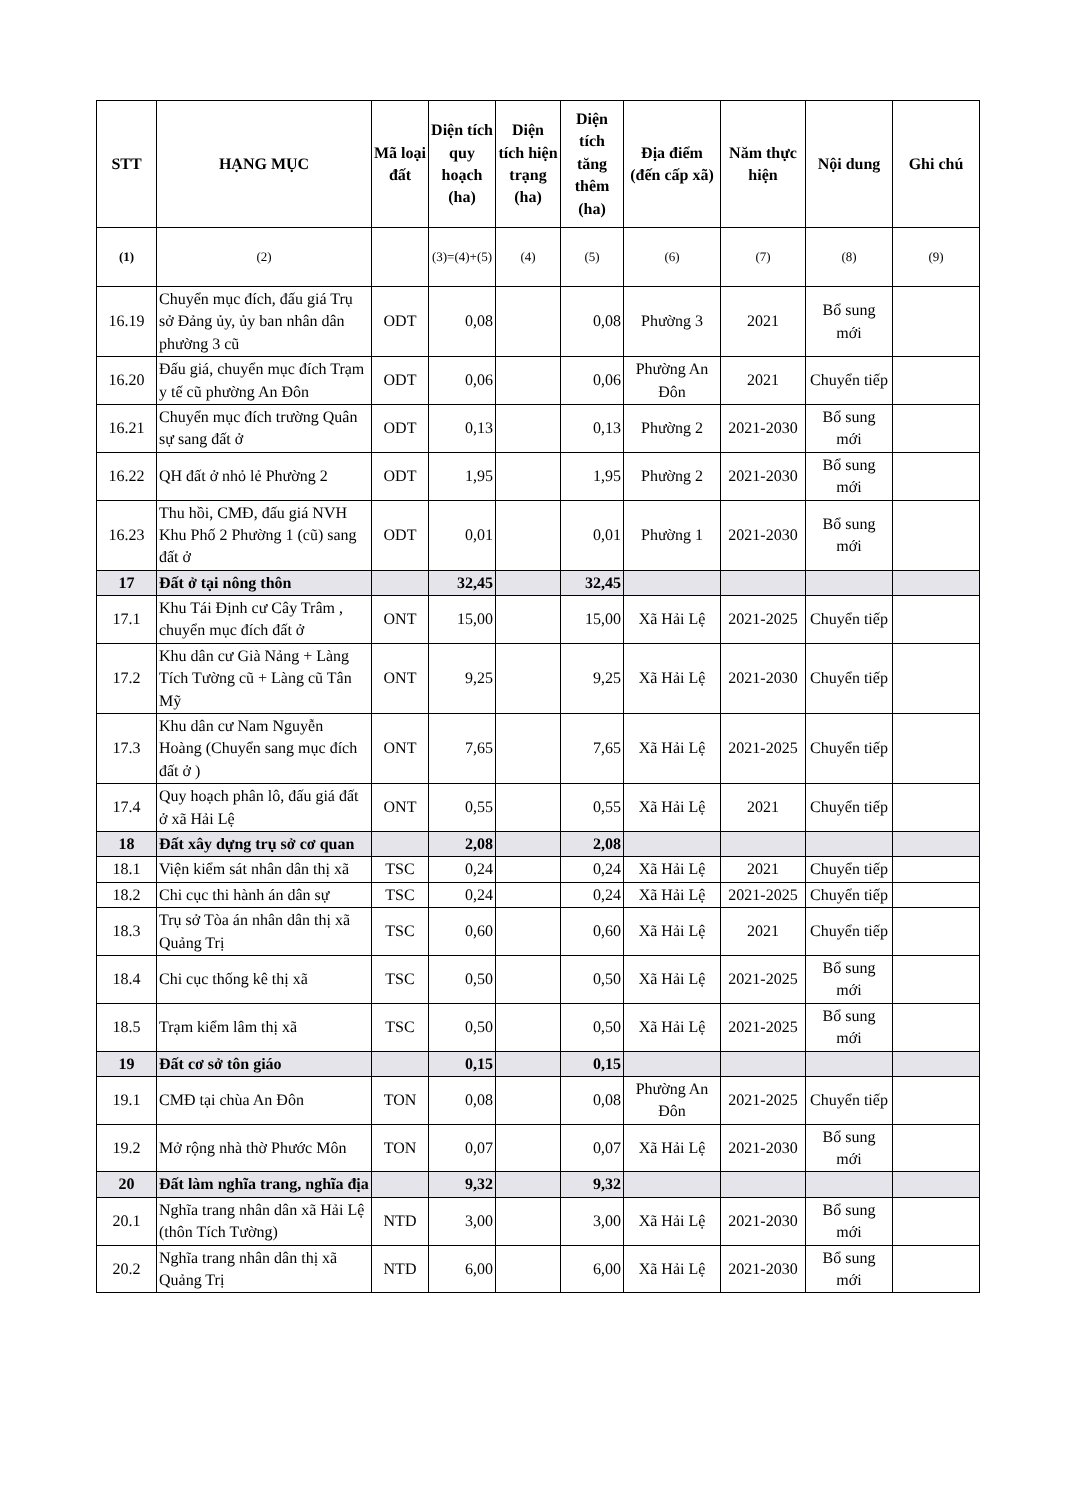| STT | HẠNG MỤC | Mã loại đất | Diện tích quy hoạch (ha) | Diện tích hiện trạng (ha) | Diện tích tăng thêm (ha) | Địa điểm (đến cấp xã) | Năm thực hiện | Nội dung | Ghi chú |
| --- | --- | --- | --- | --- | --- | --- | --- | --- | --- |
| (1) | (2) | | (3)=(4)+(5) | (4) | (5) | (6) | (7) | (8) | (9) |
| 16.19 | Chuyển mục đích, đấu giá Trụ sở Đảng ủy, ủy ban nhân dân phường 3 cũ | ODT | 0,08 | | 0,08 | Phường 3 | 2021 | Bổ sung mới | |
| 16.20 | Đấu giá, chuyển mục đích Trạm y tế cũ phường An Đôn | ODT | 0,06 | | 0,06 | Phường An Đôn | 2021 | Chuyển tiếp | |
| 16.21 | Chuyển mục đích trường Quân sự sang đất ở | ODT | 0,13 | | 0,13 | Phường 2 | 2021-2030 | Bổ sung mới | |
| 16.22 | QH đất ở nhỏ lẻ Phường 2 | ODT | 1,95 | | 1,95 | Phường 2 | 2021-2030 | Bổ sung mới | |
| 16.23 | Thu hồi, CMĐ, đấu giá NVH Khu Phố 2 Phường 1 (cũ) sang đất ở | ODT | 0,01 | | 0,01 | Phường 1 | 2021-2030 | Bổ sung mới | |
| 17 | Đất ở tại nông thôn | | 32,45 | | 32,45 | | | | |
| 17.1 | Khu Tái Định cư Cây Trâm , chuyển mục đích đất ở | ONT | 15,00 | | 15,00 | Xã Hải Lệ | 2021-2025 | Chuyển tiếp | |
| 17.2 | Khu dân cư Già Nảng + Làng Tích Tường cũ + Làng cũ Tân Mỹ | ONT | 9,25 | | 9,25 | Xã Hải Lệ | 2021-2030 | Chuyển tiếp | |
| 17.3 | Khu dân cư Nam Nguyễn Hoàng (Chuyển sang mục đích đất ở ) | ONT | 7,65 | | 7,65 | Xã Hải Lệ | 2021-2025 | Chuyển tiếp | |
| 17.4 | Quy hoạch phân lô, đấu giá đất ở xã Hải Lệ | ONT | 0,55 | | 0,55 | Xã Hải Lệ | 2021 | Chuyển tiếp | |
| 18 | Đất xây dựng trụ sở cơ quan | | 2,08 | | 2,08 | | | | |
| 18.1 | Viện kiểm sát nhân dân thị xã | TSC | 0,24 | | 0,24 | Xã Hải Lệ | 2021 | Chuyển tiếp | |
| 18.2 | Chi cục thi hành án dân sự | TSC | 0,24 | | 0,24 | Xã Hải Lệ | 2021-2025 | Chuyển tiếp | |
| 18.3 | Trụ sở Tòa án nhân dân thị xã Quảng Trị | TSC | 0,60 | | 0,60 | Xã Hải Lệ | 2021 | Chuyển tiếp | |
| 18.4 | Chi cục thống kê thị xã | TSC | 0,50 | | 0,50 | Xã Hải Lệ | 2021-2025 | Bổ sung mới | |
| 18.5 | Trạm kiểm lâm thị xã | TSC | 0,50 | | 0,50 | Xã Hải Lệ | 2021-2025 | Bổ sung mới | |
| 19 | Đất cơ sở tôn giáo | | 0,15 | | 0,15 | | | | |
| 19.1 | CMĐ tại chùa An Đôn | TON | 0,08 | | 0,08 | Phường An Đôn | 2021-2025 | Chuyển tiếp | |
| 19.2 | Mở rộng nhà thờ Phước Môn | TON | 0,07 | | 0,07 | Xã Hải Lệ | 2021-2030 | Bổ sung mới | |
| 20 | Đất làm nghĩa trang, nghĩa địa | | 9,32 | | 9,32 | | | | |
| 20.1 | Nghĩa trang nhân dân xã Hải Lệ (thôn Tích Tường) | NTD | 3,00 | | 3,00 | Xã Hải Lệ | 2021-2030 | Bổ sung mới | |
| 20.2 | Nghĩa trang nhân dân thị xã Quảng Trị | NTD | 6,00 | | 6,00 | Xã Hải Lệ | 2021-2030 | Bổ sung mới | |